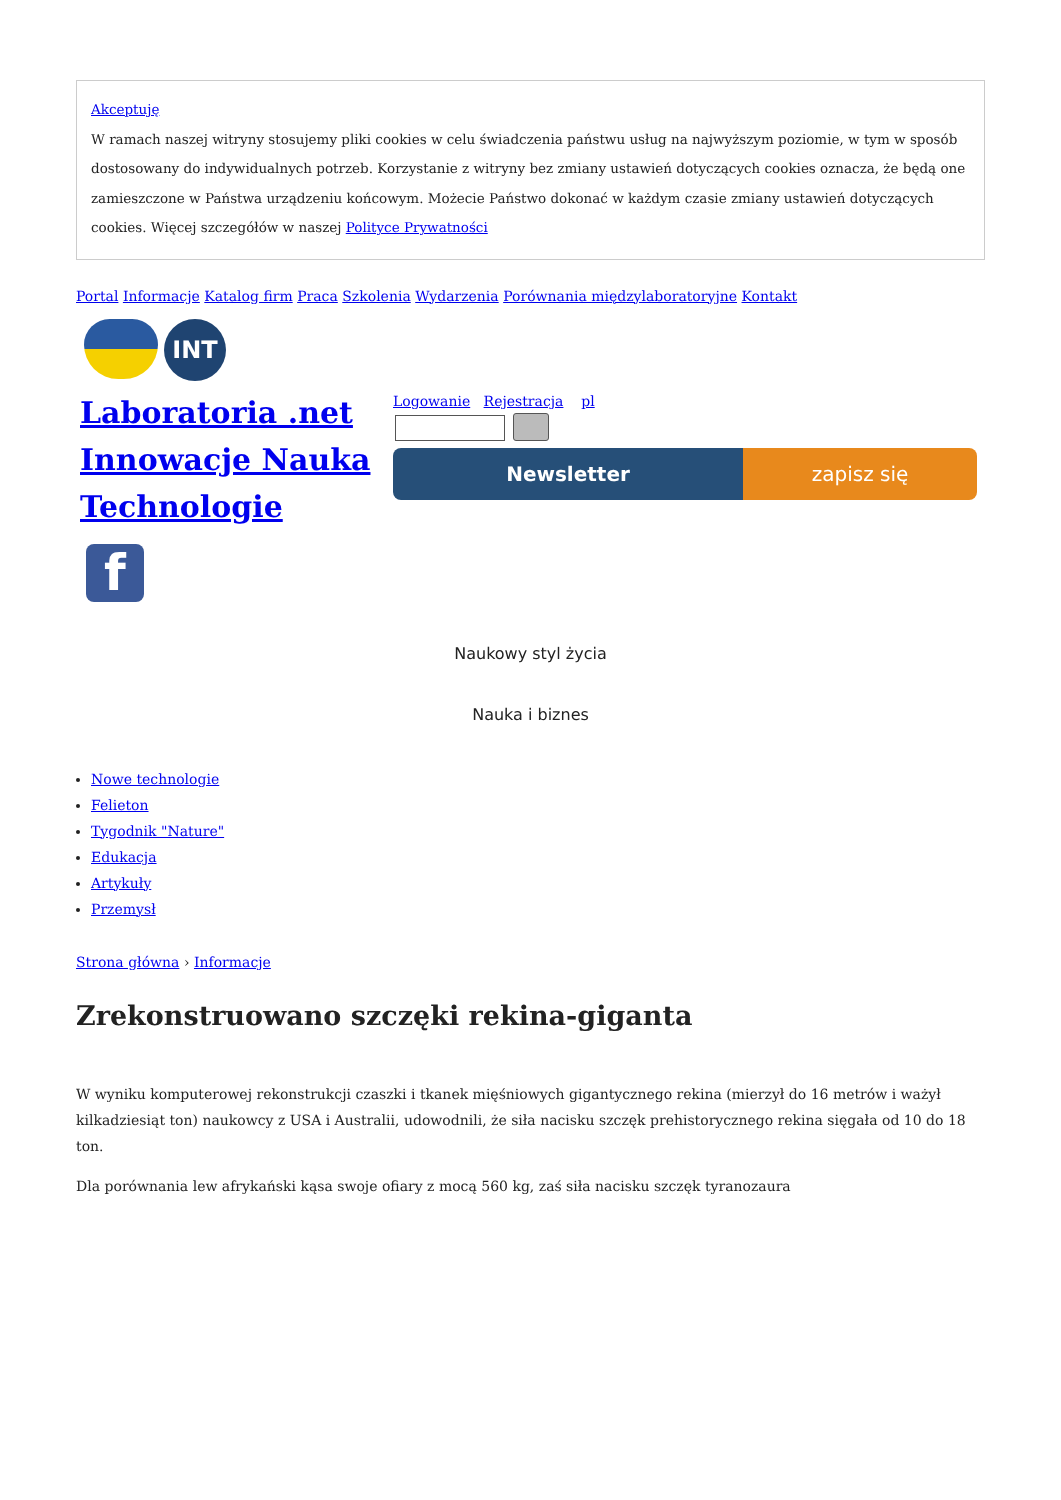Akceptuję
W ramach naszej witryny stosujemy pliki cookies w celu świadczenia państwu usług na najwyższym poziomie, w tym w sposób dostosowany do indywidualnych potrzeb. Korzystanie z witryny bez zmiany ustawień dotyczących cookies oznacza, że będą one zamieszczone w Państwa urządzeniu końcowym. Możecie Państwo dokonać w każdym czasie zmiany ustawień dotyczących cookies. Więcej szczegółów w naszej Polityce Prywatności
Portal Informacje Katalog firm Praca Szkolenia Wydarzenia Porównania międzylaboratoryjne Kontakt
INT
Laboratoria .net Innowacje Nauka Technologie
Logowanie Rejestracja pl
Newsletter zapisz się
f
Naukowy styl życia
Nauka i biznes
Nowe technologie
Felieton
Tygodnik "Nature"
Edukacja
Artykuły
Przemysł
Strona główna › Informacje
Zrekonstruowano szczęki rekina-giganta
W wyniku komputerowej rekonstrukcji czaszki i tkanek mięśniowych gigantycznego rekina (mierzył do 16 metrów i ważył kilkadziesiąt ton) naukowcy z USA i Australii, udowodnili, że siła nacisku szczęk prehistorycznego rekina sięgała od 10 do 18 ton.
Dla porównania lew afrykański kąsa swoje ofiary z mocą 560 kg, zaś siła nacisku szczęk tyranozaura